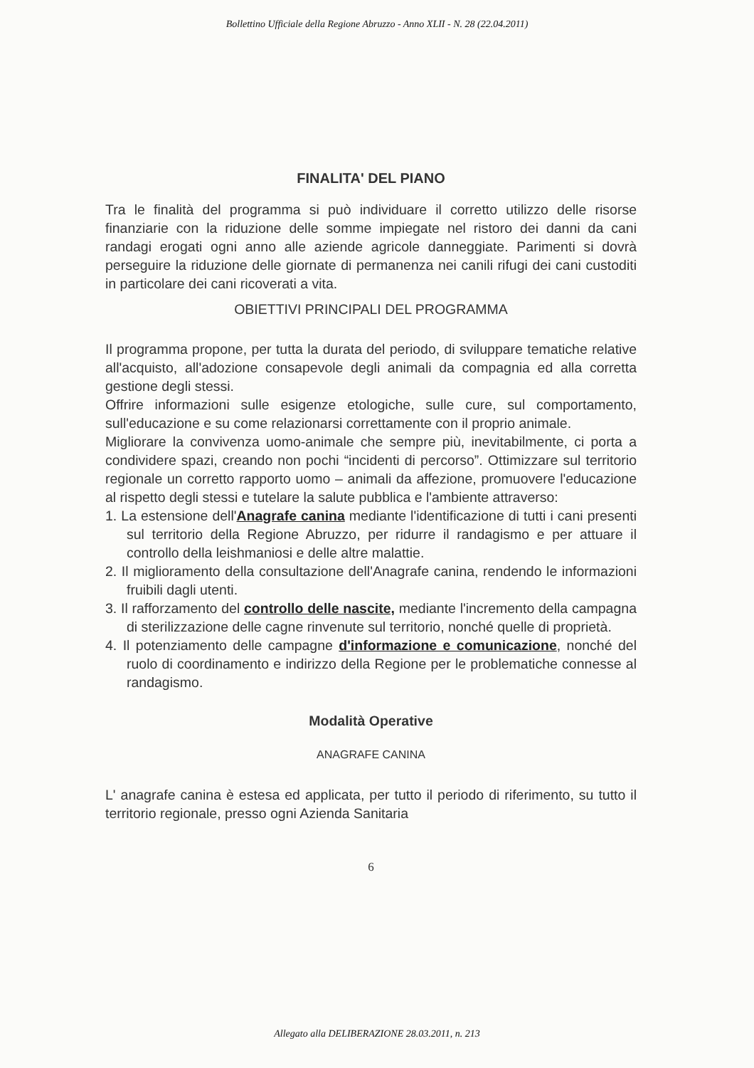Bollettino Ufficiale della Regione Abruzzo - Anno XLII - N. 28 (22.04.2011)
FINALITA' DEL PIANO
Tra le finalità del programma si può individuare il corretto utilizzo delle risorse finanziarie con la riduzione delle somme impiegate nel ristoro dei danni da cani randagi erogati ogni anno alle aziende agricole danneggiate. Parimenti si dovrà perseguire la riduzione delle giornate di permanenza nei canili rifugi dei cani custoditi in particolare dei cani ricoverati a vita.
OBIETTIVI PRINCIPALI DEL PROGRAMMA
Il programma propone, per tutta la durata del periodo, di sviluppare tematiche relative all'acquisto, all'adozione consapevole degli animali da compagnia ed alla corretta gestione degli stessi.
Offrire informazioni sulle esigenze etologiche, sulle cure, sul comportamento, sull'educazione e su come relazionarsi correttamente con il proprio animale.
Migliorare la convivenza uomo-animale che sempre più, inevitabilmente, ci porta a condividere spazi, creando non pochi “incidenti di percorso”. Ottimizzare sul territorio regionale un corretto rapporto uomo – animali da affezione, promuovere l'educazione al rispetto degli stessi e tutelare la salute pubblica e l'ambiente attraverso:
1. La estensione dell'Anagrafe canina mediante l'identificazione di tutti i cani presenti sul territorio della Regione Abruzzo, per ridurre il randagismo e per attuare il controllo della leishmaniosi e delle altre malattie.
2. Il miglioramento della consultazione dell'Anagrafe canina, rendendo le informazioni fruibili dagli utenti.
3. Il rafforzamento del controllo delle nascite, mediante l'incremento della campagna di sterilizzazione delle cagne rinvenute sul territorio, nonché quelle di proprietà.
4. Il potenziamento delle campagne d'informazione e comunicazione, nonché del ruolo di coordinamento e indirizzo della Regione per le problematiche connesse al randagismo.
Modalità Operative
ANAGRAFE CANINA
L' anagrafe canina è estesa ed applicata, per tutto il periodo di riferimento, su tutto il territorio regionale, presso ogni Azienda Sanitaria
6
Allegato alla DELIBERAZIONE 28.03.2011, n. 213